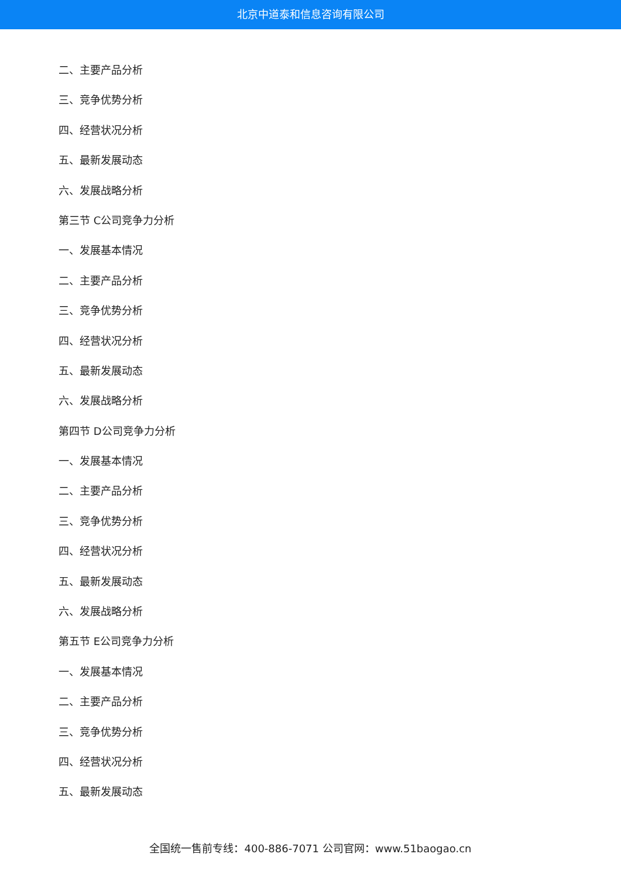北京中道泰和信息咨询有限公司
二、主要产品分析
三、竞争优势分析
四、经营状况分析
五、最新发展动态
六、发展战略分析
第三节 C公司竞争力分析
一、发展基本情况
二、主要产品分析
三、竞争优势分析
四、经营状况分析
五、最新发展动态
六、发展战略分析
第四节 D公司竞争力分析
一、发展基本情况
二、主要产品分析
三、竞争优势分析
四、经营状况分析
五、最新发展动态
六、发展战略分析
第五节 E公司竞争力分析
一、发展基本情况
二、主要产品分析
三、竞争优势分析
四、经营状况分析
五、最新发展动态
全国统一售前专线：400-886-7071 公司官网：www.51baogao.cn